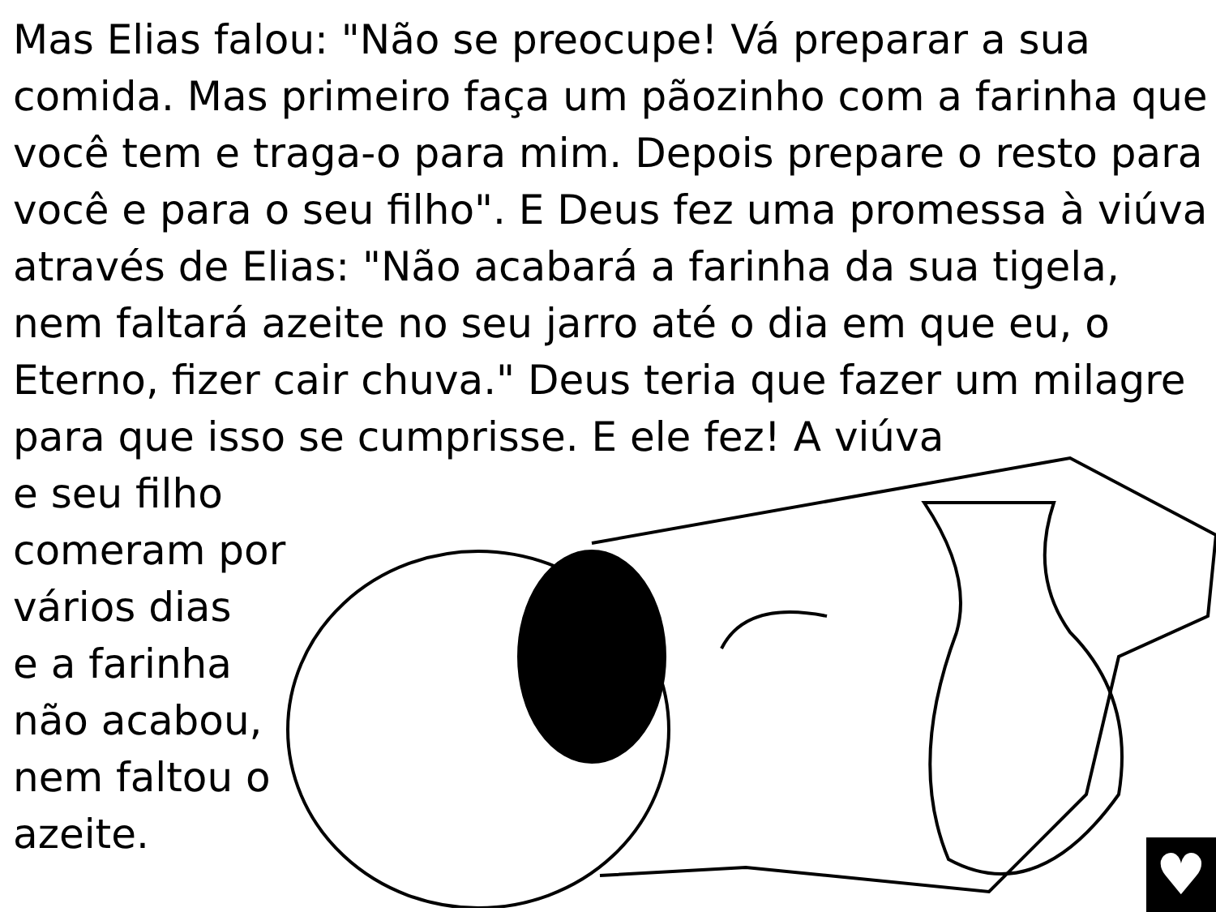Mas Elias falou: "Não se preocupe! Vá preparar a sua comida. Mas primeiro faça um pãozinho com a farinha que você tem e traga-o para mim. Depois prepare o resto para você e para o seu filho". E Deus fez uma promessa à viúva através de Elias: "Não acabará a farinha da sua tigela, nem faltará azeite no seu jarro até o dia em que eu, o Eterno, fizer cair chuva." Deus teria que fazer um milagre para que isso se cumprisse. E ele fez! A viúva
e seu filho
comeram por
vários dias
e a farinha
não acabou,
nem faltou o
azeite.
♥